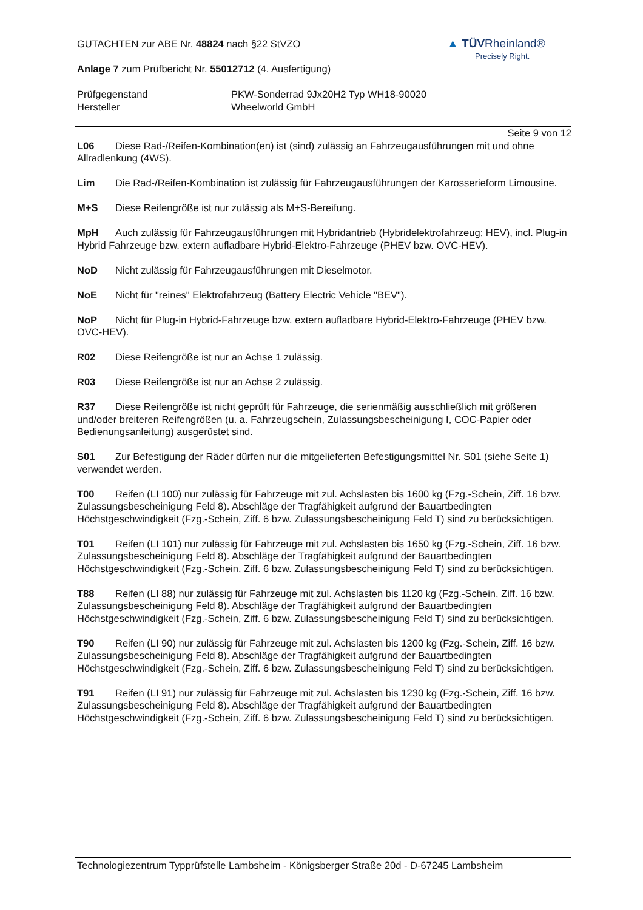▲ TÜVRheinland®
Precisely Right.
GUTACHTEN zur ABE Nr. 48824 nach §22 StVZO
Anlage 7 zum Prüfbericht Nr. 55012712 (4. Ausfertigung)
Prüfgegenstand
Hersteller
PKW-Sonderrad 9Jx20H2 Typ WH18-90020
Wheelworld GmbH
Seite 9 von 12
L06 Diese Rad-/Reifen-Kombination(en) ist (sind) zulässig an Fahrzeugausführungen mit und ohne Allradlenkung (4WS).
Lim Die Rad-/Reifen-Kombination ist zulässig für Fahrzeugausführungen der Karosserieform Limousine.
M+S Diese Reifengröße ist nur zulässig als M+S-Bereifung.
MpH Auch zulässig für Fahrzeugausführungen mit Hybridantrieb (Hybridelektrofahrzeug; HEV), incl. Plug-in Hybrid Fahrzeuge bzw. extern aufladbare Hybrid-Elektro-Fahrzeuge (PHEV bzw. OVC-HEV).
NoD Nicht zulässig für Fahrzeugausführungen mit Dieselmotor.
NoE Nicht für "reines" Elektrofahrzeug (Battery Electric Vehicle "BEV").
NoP Nicht für Plug-in Hybrid-Fahrzeuge bzw. extern aufladbare Hybrid-Elektro-Fahrzeuge (PHEV bzw. OVC-HEV).
R02 Diese Reifengröße ist nur an Achse 1 zulässig.
R03 Diese Reifengröße ist nur an Achse 2 zulässig.
R37 Diese Reifengröße ist nicht geprüft für Fahrzeuge, die serienmäßig ausschließlich mit größeren und/oder breiteren Reifengrößen (u. a. Fahrzeugschein, Zulassungsbescheinigung I, COC-Papier oder Bedienungsanleitung) ausgerüstet sind.
S01 Zur Befestigung der Räder dürfen nur die mitgelieferten Befestigungsmittel Nr. S01 (siehe Seite 1) verwendet werden.
T00 Reifen (LI 100) nur zulässig für Fahrzeuge mit zul. Achslasten bis 1600 kg (Fzg.-Schein, Ziff. 16 bzw. Zulassungsbescheinigung Feld 8). Abschläge der Tragfähigkeit aufgrund der Bauartbedingten Höchstgeschwindigkeit (Fzg.-Schein, Ziff. 6 bzw. Zulassungsbescheinigung Feld T) sind zu berücksichtigen.
T01 Reifen (LI 101) nur zulässig für Fahrzeuge mit zul. Achslasten bis 1650 kg (Fzg.-Schein, Ziff. 16 bzw. Zulassungsbescheinigung Feld 8). Abschläge der Tragfähigkeit aufgrund der Bauartbedingten Höchstgeschwindigkeit (Fzg.-Schein, Ziff. 6 bzw. Zulassungsbescheinigung Feld T) sind zu berücksichtigen.
T88 Reifen (LI 88) nur zulässig für Fahrzeuge mit zul. Achslasten bis 1120 kg (Fzg.-Schein, Ziff. 16 bzw. Zulassungsbescheinigung Feld 8). Abschläge der Tragfähigkeit aufgrund der Bauartbedingten Höchstgeschwindigkeit (Fzg.-Schein, Ziff. 6 bzw. Zulassungsbescheinigung Feld T) sind zu berücksichtigen.
T90 Reifen (LI 90) nur zulässig für Fahrzeuge mit zul. Achslasten bis 1200 kg (Fzg.-Schein, Ziff. 16 bzw. Zulassungsbescheinigung Feld 8). Abschläge der Tragfähigkeit aufgrund der Bauartbedingten Höchstgeschwindigkeit (Fzg.-Schein, Ziff. 6 bzw. Zulassungsbescheinigung Feld T) sind zu berücksichtigen.
T91 Reifen (LI 91) nur zulässig für Fahrzeuge mit zul. Achslasten bis 1230 kg (Fzg.-Schein, Ziff. 16 bzw. Zulassungsbescheinigung Feld 8). Abschläge der Tragfähigkeit aufgrund der Bauartbedingten Höchstgeschwindigkeit (Fzg.-Schein, Ziff. 6 bzw. Zulassungsbescheinigung Feld T) sind zu berücksichtigen.
Technologiezentrum Typprüfstelle Lambsheim - Königsberger Straße 20d - D-67245 Lambsheim